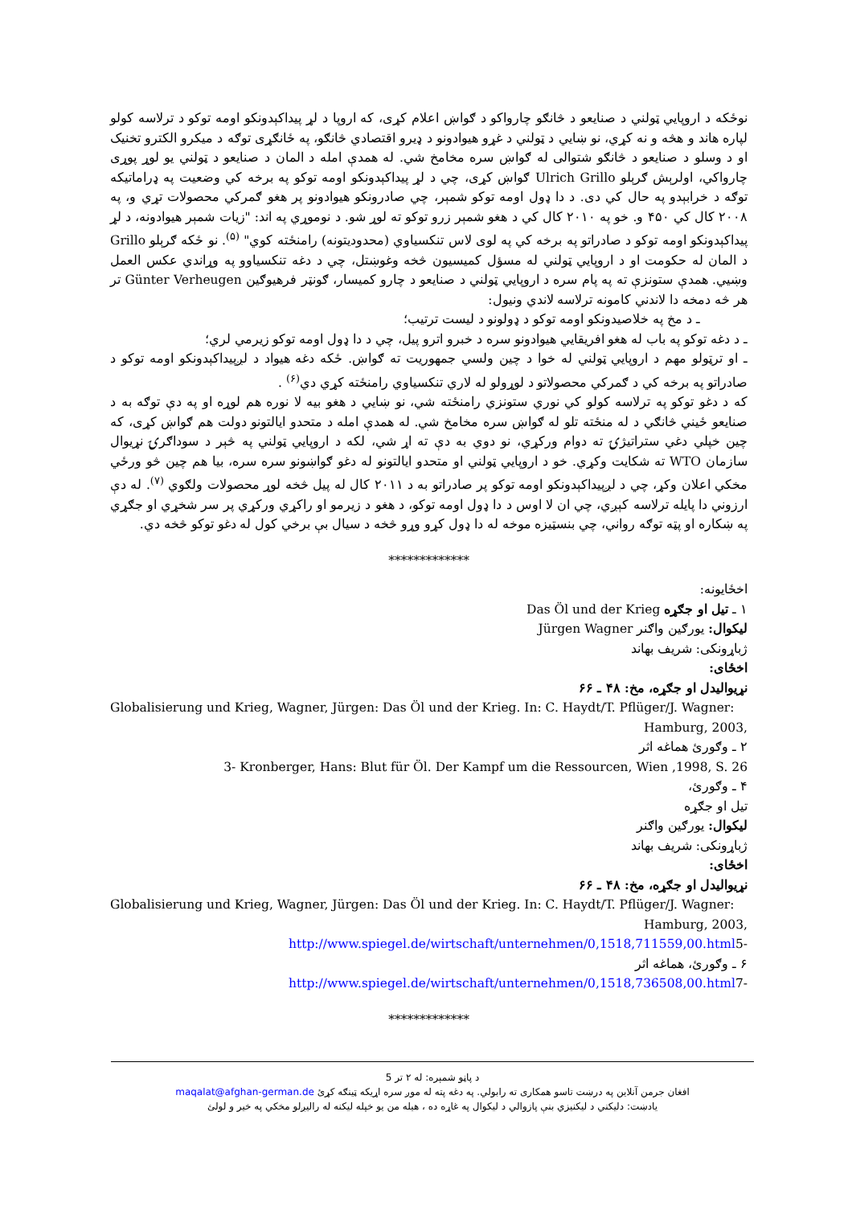نوځکه د اروپایي ټولني د صنایعو د څانګو چارواکو د ګواښ اعلام کړی، که اروپا د لړ پیداکېدونکو اومه توکو د ترلاسه کولو لپاره هاند و هڅه و نه کړي، نو ښایي د ټولني د غړو هیوادونو د ډیرو اقتصادي څانګو، په ځانګړی توګه د میکرو الکترو تخنیک او د وسلو د صنایعو د څانګو شتوالی له ګواښ سره مخامخ شي. له همدې امله د المان د صنایعو د ټولني یو لوړ پوړی چارواکي، اولرېش ګرېلو Ulrich Grillo ګواښ کړی، چي د لړ پیداکېدونکو اومه توکو په برخه کي وضعیت په ډراماتیکه توګه د خرابېدو په حال کي دی. د دا ډول اومه توکو شمېر، چي صادرونکو هیوادونو پر هغو ګمرکي محصولات تړي و، په ۲۰۰۸ کال کي ۴۵۰ و. خو په ۲۰۱۰ کال کي د هغو شمېر زرو توکو ته لوړ شو. د نوموړي په اند: "زیات شمېر هیوادونه، د لړ پیداکېدونکو اومه توکو د صادراتو په برخه کي په لوی لاس تنکسیاوي (محدودیتونه) رامنځته کوي" <sup>(۵)</sup>. نو ځکه ګرېلو Grillo د المان له حکومت او د اروپایي ټولني له مسؤل کمیسیون څخه وغوښتل، چي د دغه تنکسیاوو په وړاندي عکس العمل وښیي. همدې ستونزې ته په پام سره د اروپایي ټولني د صنایعو د چارو کمیسار، ګونټر فرهیوګین Günter Verheugen تر هر څه دمخه دا لاندني کامونه ترلاسه لاندي ونیول:
ـ د مخ په خلاصیدونکو اومه توکو د ډولونو د لیست ترتیب؛
ـ د دغه توکو په باب له هغو افریقایي هیوادونو سره د خبرو اترو پیل، چي د دا ډول اومه توکو زیرمي لري؛
ـ او ترټولو مهم د اروپایي ټولني له خوا د چین ولسي جمهوریت ته ګواښ. ځکه دغه هیواد د لږپیداکېدونکو اومه توکو د صادراتو په برخه کي د ګمرکي محصولاتو د لوړولو له لاري تنکسیاوي رامنځته کړي دي<sup>(۶)</sup> .
که د دغو توکو په ترلاسه کولو کي نوري ستونزي رامنځته شي، نو ښایي د هغو بیه لا نوره هم لوړه او په دې توګه به د صنایعو ځیني څانګي د له منځته تلو له ګواښ سره مخامخ شي. له همدې امله د متحدو ایالتونو دولت هم ګواښ کړی، که چین خپلي دغي ستراتیژۍ ته دوام ورکړي، نو دوي به دې ته اړ شي، لکه د اروپایي ټولني په څېر د سوداګرۍ نړیوال سازمان WTO ته شکایت وکړي. خو د اروپایي ټولني او متحدو ایالتونو له دغو ګواښونو سره سره، بیا هم چین څو ورځي مخکي اعلان وکړ، چي د لږپیداکېدونکو اومه توکو پر صادراتو به د ۲۰۱۱ کال له پیل څخه لوړ محصولات ولګوي <sup>(۷)</sup>. له دې ارزوني دا پایله ترلاسه کېږي، چي ان لا اوس د دا ډول اومه توکو، د هغو د زیرمو او راکړي ورکړي پر سر شخړي او جګړي په ښکاره او پټه توګه رواني، چي بنسټیزه موخه له دا ډول کړو وړو څخه د سیال بې برخي کول له دغو توکو څخه دي.
*************
اخځایونه:
۱ ـ تیل او جګړه Das Öl und der Krieg
لیکوال: یورګین واګنر Jürgen Wagner
ژباړونکی: شریف بهاند
اخځای:
نړیوالیدل او جګړه، مخ: ۴۸ ـ ۶۶
Globalisierung und Krieg, Wagner, Jürgen: Das Öl und der Krieg. In: C. Haydt/T. Pflüger/J. Wagner:
Hamburg, 2003,
۲ ـ وګورئ هماغه اثر
3- Kronberger, Hans: Blut für Öl. Der Kampf um die Ressourcen, Wien ,1998, S. 26
۴ ـ وګورئ،
تیل او جګړه
لیکوال: یورګین واګنر
ژباړونکی: شریف بهاند
اخځای:
نړیوالیدل او جګړه، مخ: ۴۸ ـ ۶۶
Globalisierung und Krieg, Wagner, Jürgen: Das Öl und der Krieg. In: C. Haydt/T. Pflüger/J. Wagner:
Hamburg, 2003,
http://www.spiegel.de/wirtschaft/unternehmen/0,1518,711559,00.html5-
۶ ـ وګورئ، هماغه اثر
http://www.spiegel.de/wirtschaft/unternehmen/0,1518,736508,00.html7-
*************
د پاڼو شمېره: له ۲ تر 5
افغان جرمن آنلاین په درښت تاسو همکاری ته رابولي. په دغه پته له موږ سره اړیکه ټینګه کړئ maqalat@afghan-german.de
یادښت: دلیکني د لیکنيزي بنې پازوالي د لیکوال په غاړه ده ، هیله من یو خپله لیکنه له رالیږلو مخکي په خیر و لولئ